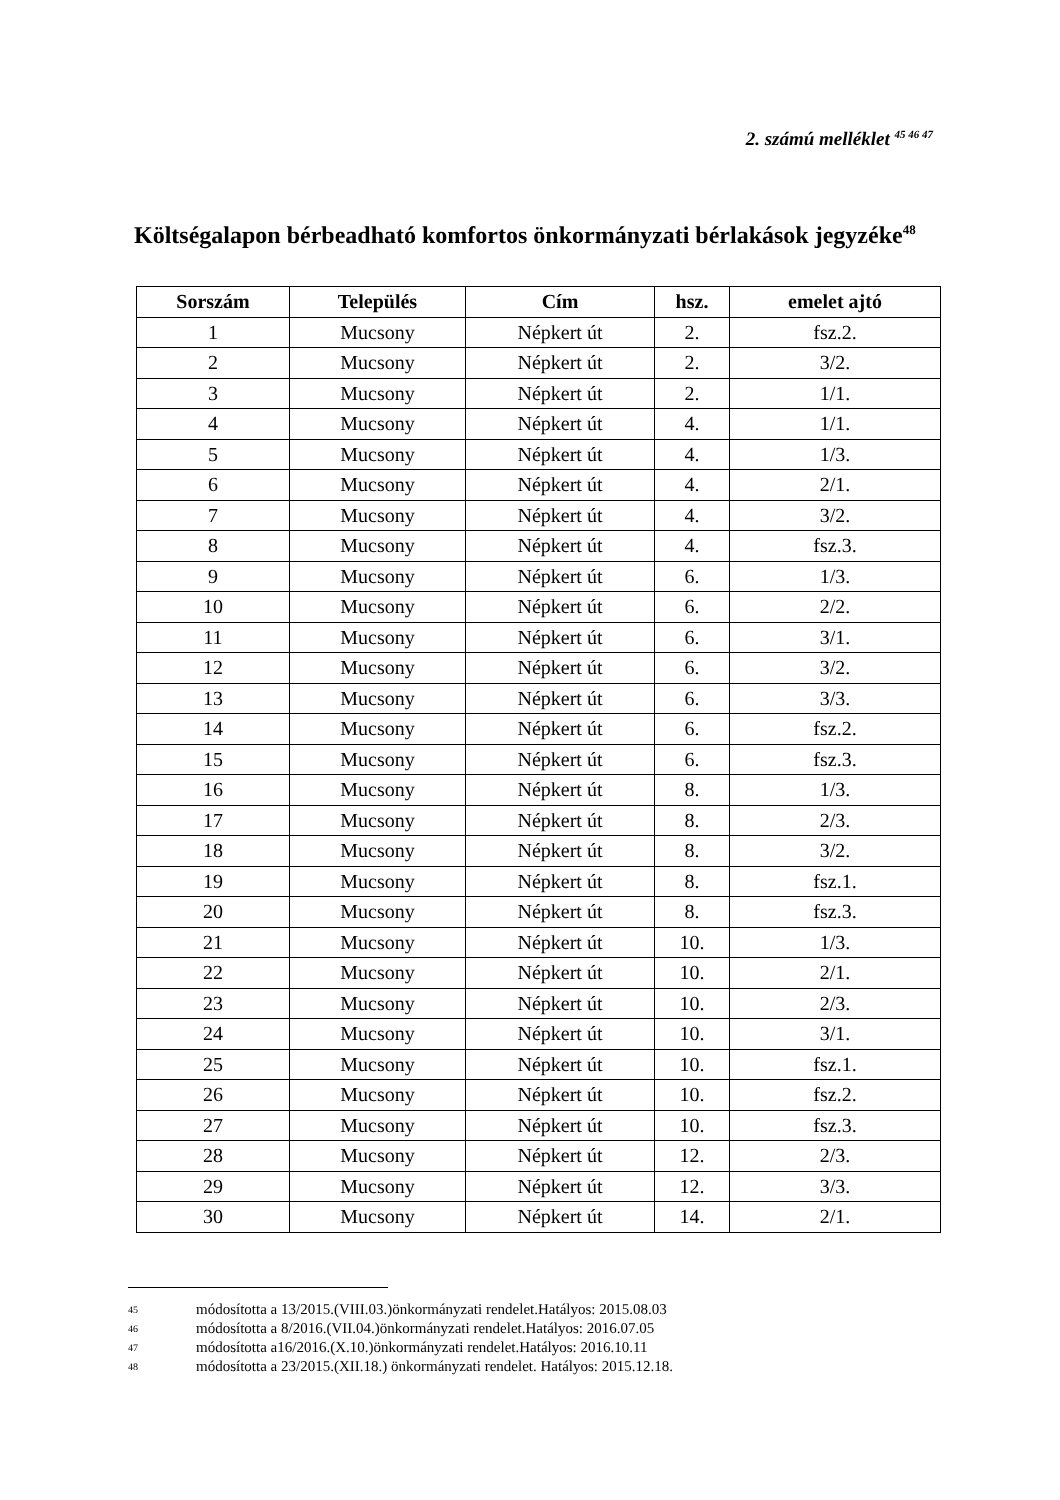2. számú melléklet <sup>45 46 47</sup>
Költségalapon bérbeadható komfortos önkormányzati bérlakások jegyzéke<sup>48</sup>
| Sorszám | Település | Cím | hsz. | emelet ajtó |
| --- | --- | --- | --- | --- |
| 1 | Mucsony | Népkert út | 2. | fsz.2. |
| 2 | Mucsony | Népkert út | 2. | 3/2. |
| 3 | Mucsony | Népkert út | 2. | 1/1. |
| 4 | Mucsony | Népkert út | 4. | 1/1. |
| 5 | Mucsony | Népkert út | 4. | 1/3. |
| 6 | Mucsony | Népkert út | 4. | 2/1. |
| 7 | Mucsony | Népkert út | 4. | 3/2. |
| 8 | Mucsony | Népkert út | 4. | fsz.3. |
| 9 | Mucsony | Népkert út | 6. | 1/3. |
| 10 | Mucsony | Népkert út | 6. | 2/2. |
| 11 | Mucsony | Népkert út | 6. | 3/1. |
| 12 | Mucsony | Népkert út | 6. | 3/2. |
| 13 | Mucsony | Népkert út | 6. | 3/3. |
| 14 | Mucsony | Népkert út | 6. | fsz.2. |
| 15 | Mucsony | Népkert út | 6. | fsz.3. |
| 16 | Mucsony | Népkert út | 8. | 1/3. |
| 17 | Mucsony | Népkert út | 8. | 2/3. |
| 18 | Mucsony | Népkert út | 8. | 3/2. |
| 19 | Mucsony | Népkert út | 8. | fsz.1. |
| 20 | Mucsony | Népkert út | 8. | fsz.3. |
| 21 | Mucsony | Népkert út | 10. | 1/3. |
| 22 | Mucsony | Népkert út | 10. | 2/1. |
| 23 | Mucsony | Népkert út | 10. | 2/3. |
| 24 | Mucsony | Népkert út | 10. | 3/1. |
| 25 | Mucsony | Népkert út | 10. | fsz.1. |
| 26 | Mucsony | Népkert út | 10. | fsz.2. |
| 27 | Mucsony | Népkert út | 10. | fsz.3. |
| 28 | Mucsony | Népkert út | 12. | 2/3. |
| 29 | Mucsony | Népkert út | 12. | 3/3. |
| 30 | Mucsony | Népkert út | 14. | 2/1. |
<sup>45</sup> módosította a 13/2015.(VIII.03.)önkormányzati rendelet.Hatályos: 2015.08.03
<sup>46</sup> módosította a 8/2016.(VII.04.)önkormányzati rendelet.Hatályos: 2016.07.05
<sup>47</sup> módosította a16/2016.(X.10.)önkormányzati rendelet.Hatályos: 2016.10.11
<sup>48</sup> módosította a 23/2015.(XII.18.) önkormányzati rendelet. Hatályos: 2015.12.18.